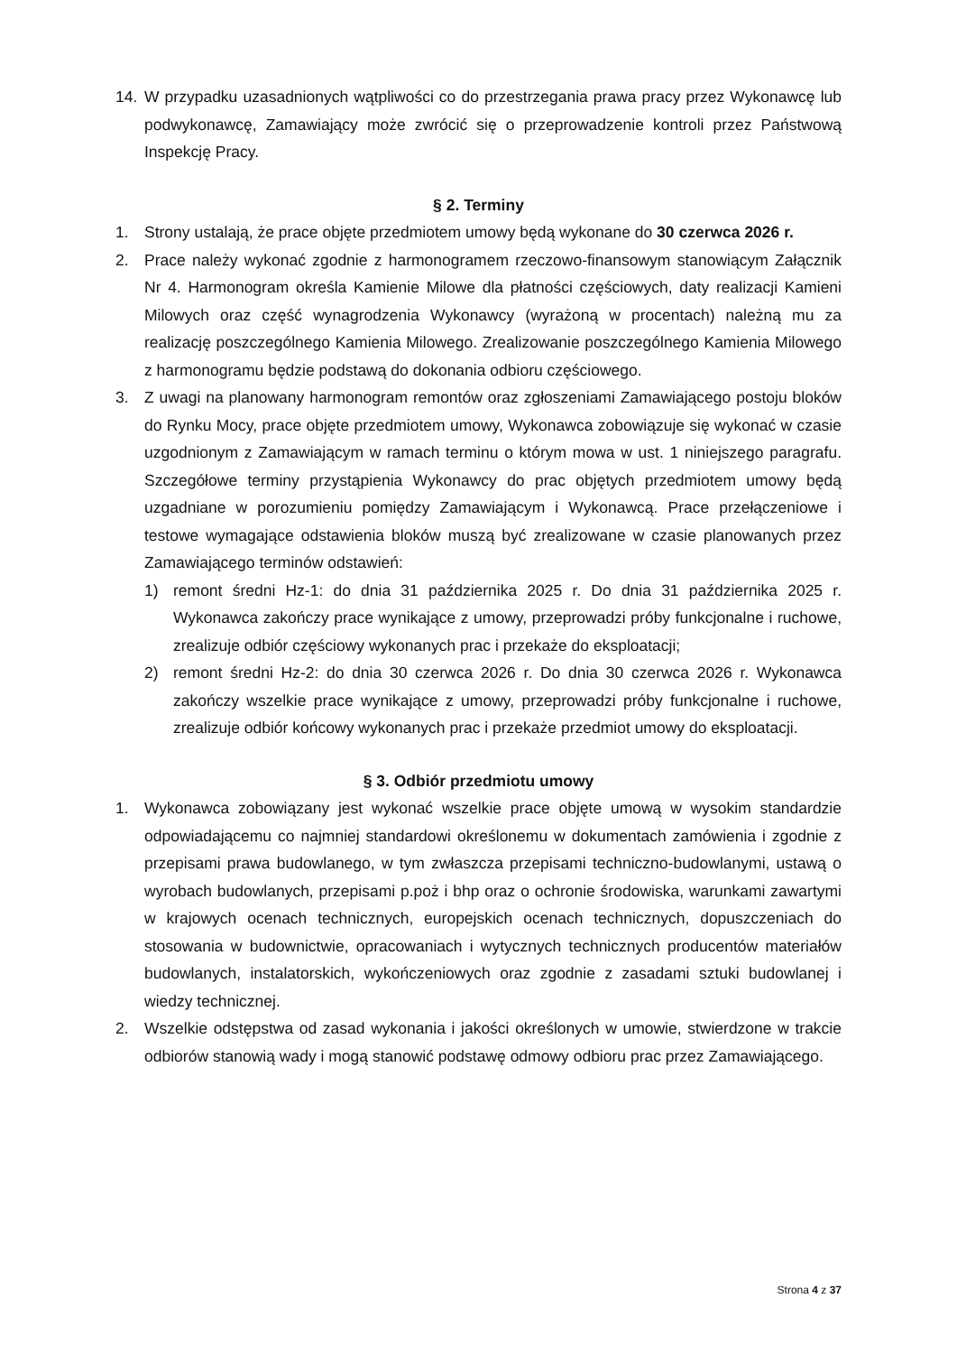14. W przypadku uzasadnionych wątpliwości co do przestrzegania prawa pracy przez Wykonawcę lub podwykonawcę, Zamawiający może zwrócić się o przeprowadzenie kontroli przez Państwową Inspekcję Pracy.
§ 2. Terminy
1. Strony ustalają, że prace objęte przedmiotem umowy będą wykonane do 30 czerwca 2026 r.
2. Prace należy wykonać zgodnie z harmonogramem rzeczowo-finansowym stanowiącym Załącznik Nr 4. Harmonogram określa Kamienie Milowe dla płatności częściowych, daty realizacji Kamieni Milowych oraz część wynagrodzenia Wykonawcy (wyrażoną w procentach) należną mu za realizację poszczególnego Kamienia Milowego. Zrealizowanie poszczególnego Kamienia Milowego z harmonogramu będzie podstawą do dokonania odbioru częściowego.
3. Z uwagi na planowany harmonogram remontów oraz zgłoszeniami Zamawiającego postoju bloków do Rynku Mocy, prace objęte przedmiotem umowy, Wykonawca zobowiązuje się wykonać w czasie uzgodnionym z Zamawiającym w ramach terminu o którym mowa w ust. 1 niniejszego paragrafu. Szczegółowe terminy przystąpienia Wykonawcy do prac objętych przedmiotem umowy będą uzgadniane w porozumieniu pomiędzy Zamawiającym i Wykonawcą. Prace przełączeniowe i testowe wymagające odstawienia bloków muszą być zrealizowane w czasie planowanych przez Zamawiającego terminów odstawień:
1) remont średni Hz-1: do dnia 31 października 2025 r. Do dnia 31 października 2025 r. Wykonawca zakończy prace wynikające z umowy, przeprowadzi próby funkcjonalne i ruchowe, zrealizuje odbiór częściowy wykonanych prac i przekaże do eksploatacji;
2) remont średni Hz-2: do dnia 30 czerwca 2026 r. Do dnia 30 czerwca 2026 r. Wykonawca zakończy wszelkie prace wynikające z umowy, przeprowadzi próby funkcjonalne i ruchowe, zrealizuje odbiór końcowy wykonanych prac i przekaże przedmiot umowy do eksploatacji.
§ 3. Odbiór przedmiotu umowy
1. Wykonawca zobowiązany jest wykonać wszelkie prace objęte umową w wysokim standardzie odpowiadającemu co najmniej standardowi określonemu w dokumentach zamówienia i zgodnie z przepisami prawa budowlanego, w tym zwłaszcza przepisami techniczno-budowlanymi, ustawą o wyrobach budowlanych, przepisami p.poż i bhp oraz o ochronie środowiska, warunkami zawartymi w krajowych ocenach technicznych, europejskich ocenach technicznych, dopuszczeniach do stosowania w budownictwie, opracowaniach i wytycznych technicznych producentów materiałów budowlanych, instalatorskich, wykończeniowych oraz zgodnie z zasadami sztuki budowlanej i wiedzy technicznej.
2. Wszelkie odstępstwa od zasad wykonania i jakości określonych w umowie, stwierdzone w trakcie odbiorów stanowią wady i mogą stanowić podstawę odmowy odbioru prac przez Zamawiającego.
Strona 4 z 37